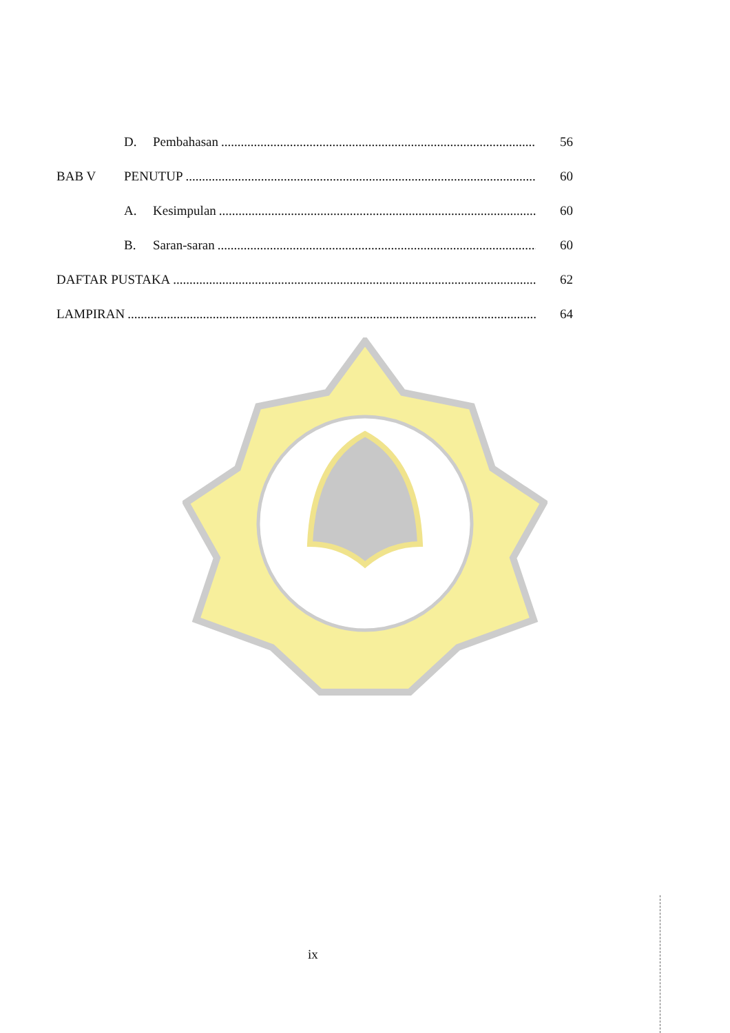D. Pembahasan 56
BAB V PENUTUP 60
A. Kesimpulan 60
B. Saran-saran 60
DAFTAR PUSTAKA 62
LAMPIRAN 64
ix